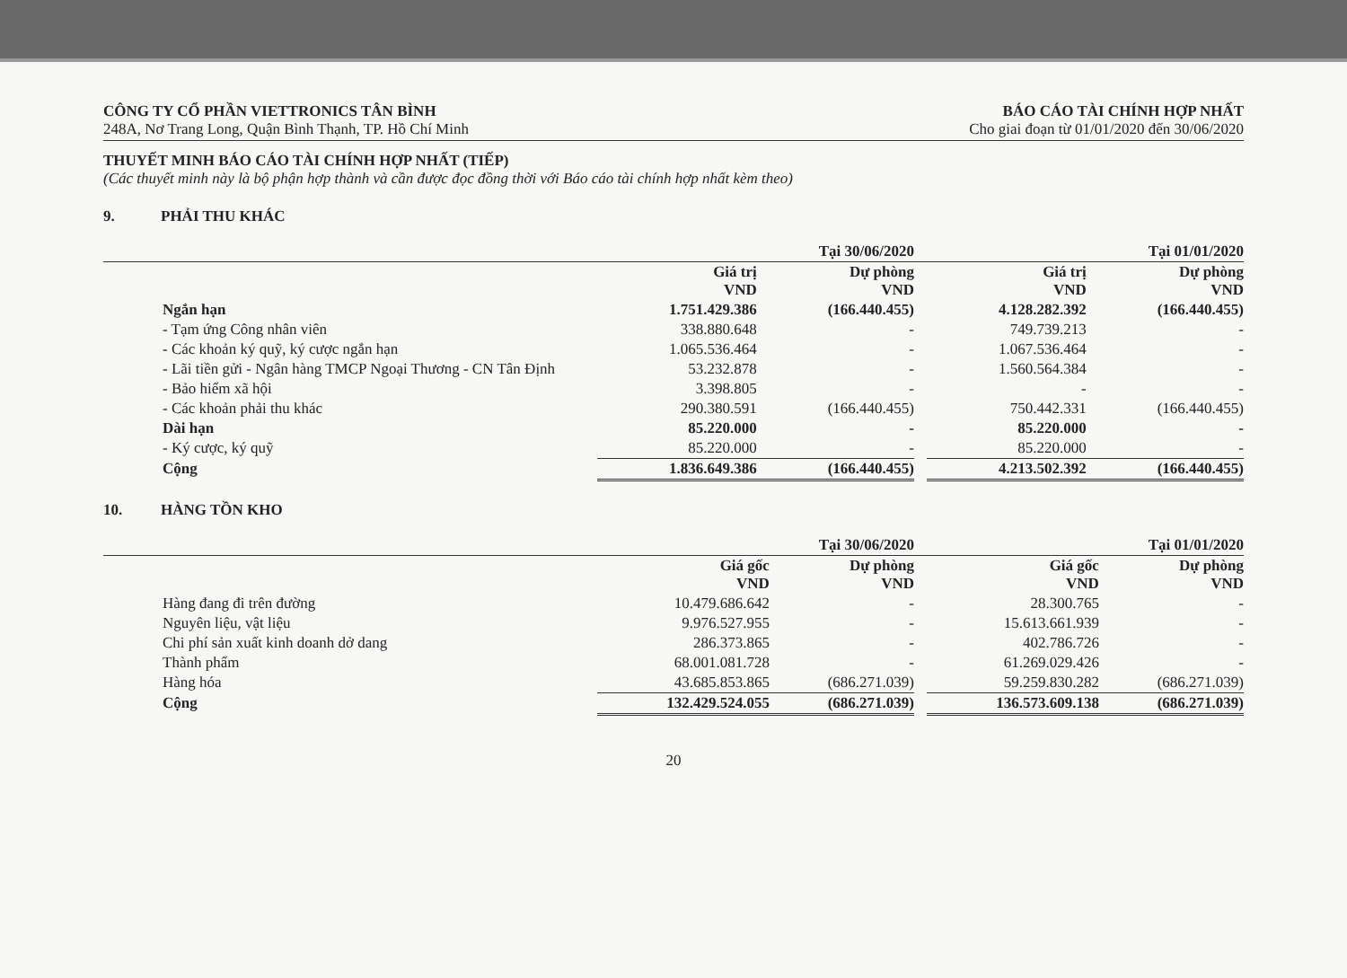CÔNG TY CỔ PHẦN VIETTRONICS TÂN BÌNH
248A, Nơ Trang Long, Quận Bình Thạnh, TP. Hồ Chí Minh
BÁO CÁO TÀI CHÍNH HỢP NHẤT
Cho giai đoạn từ 01/01/2020 đến 30/06/2020
THUYẾT MINH BÁO CÁO TÀI CHÍNH HỢP NHẤT (TIẾP)
(Các thuyết minh này là bộ phận hợp thành và cần được đọc đồng thời với Báo cáo tài chính hợp nhất kèm theo)
9. PHẢI THU KHÁC
| | Tại 30/06/2020 | | | Tại 01/01/2020 | |
| --- | --- | --- | --- | --- | --- |
| | Giá trị VND | Dự phòng VND | | Giá trị VND | Dự phòng VND |
| Ngắn hạn | 1.751.429.386 | (166.440.455) | | 4.128.282.392 | (166.440.455) |
| - Tạm ứng Công nhân viên | 338.880.648 | - | | 749.739.213 | - |
| - Các khoản ký quỹ, ký cược ngắn hạn | 1.065.536.464 | - | | 1.067.536.464 | - |
| - Lãi tiền gửi - Ngân hàng TMCP Ngoại Thương - CN Tân Định | 53.232.878 | - | | 1.560.564.384 | - |
| - Bảo hiểm xã hội | 3.398.805 | - | | - | - |
| - Các khoản phải thu khác | 290.380.591 | (166.440.455) | | 750.442.331 | (166.440.455) |
| Dài hạn | 85.220.000 | - | | 85.220.000 | - |
| - Ký cược, ký quỹ | 85.220.000 | - | | 85.220.000 | - |
| Cộng | 1.836.649.386 | (166.440.455) | | 4.213.502.392 | (166.440.455) |
10. HÀNG TỒN KHO
| | Tại 30/06/2020 | | | Tại 01/01/2020 | |
| --- | --- | --- | --- | --- | --- |
| | Giá gốc VND | Dự phòng VND | | Giá gốc VND | Dự phòng VND |
| Hàng đang đi trên đường | 10.479.686.642 | - | | 28.300.765 | - |
| Nguyên liệu, vật liệu | 9.976.527.955 | - | | 15.613.661.939 | - |
| Chi phí sản xuất kinh doanh dở dang | 286.373.865 | - | | 402.786.726 | - |
| Thành phẩm | 68.001.081.728 | - | | 61.269.029.426 | - |
| Hàng hóa | 43.685.853.865 | (686.271.039) | | 59.259.830.282 | (686.271.039) |
| Cộng | 132.429.524.055 | (686.271.039) | | 136.573.609.138 | (686.271.039) |
20